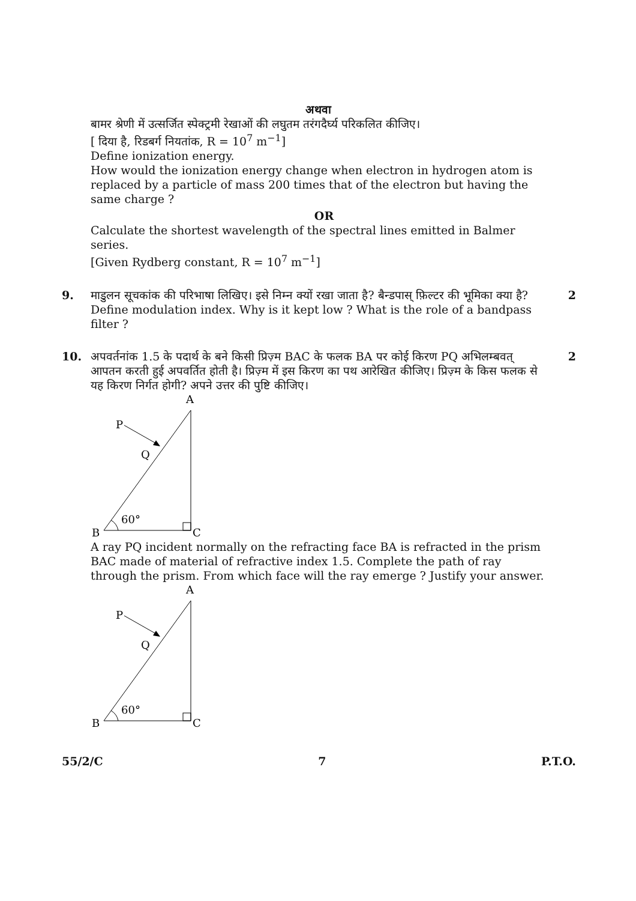अथवा
बामर श्रेणी में उत्सर्जित स्पेक्ट्रमी रेखाओं की लघुतम तरंगदैर्घ्य परिकलित कीजिए।
[ दिया है, रिडबर्ग नियतांक, R = 10<sup>7</sup> m<sup>−1</sup>]
Define ionization energy.
How would the ionization energy change when electron in hydrogen atom is replaced by a particle of mass 200 times that of the electron but having the same charge ?
OR
Calculate the shortest wavelength of the spectral lines emitted in Balmer series.
[Given Rydberg constant, R = 10<sup>7</sup> m<sup>−1</sup>]
9. माडुलन सूचकांक की परिभाषा लिखिए। इसे निम्न क्यों रखा जाता है? बैन्डपास् फ़िल्टर की भूमिका क्या है?
Define modulation index. Why is it kept low ? What is the role of a bandpass filter ?
2
10. अपवर्तनांक 1.5 के पदार्थ के बने किसी प्रिज़्म BAC के फलक BA पर कोई किरण PQ अभिलम्बवत् आपतन करती हुई अपवर्तित होती है। प्रिज़्म में इस किरण का पथ आरेखित कीजिए। प्रिज़्म के किस फलक से यह किरण निर्गत होगी? अपने उत्तर की पुष्टि कीजिए।
2
A
P
Q
B
C
60°
A ray PQ incident normally on the refracting face BA is refracted in the prism BAC made of material of refractive index 1.5. Complete the path of ray through the prism. From which face will the ray emerge ? Justify your answer.
A
P
Q
B
C
60°
55/2/C 7 P.T.O.